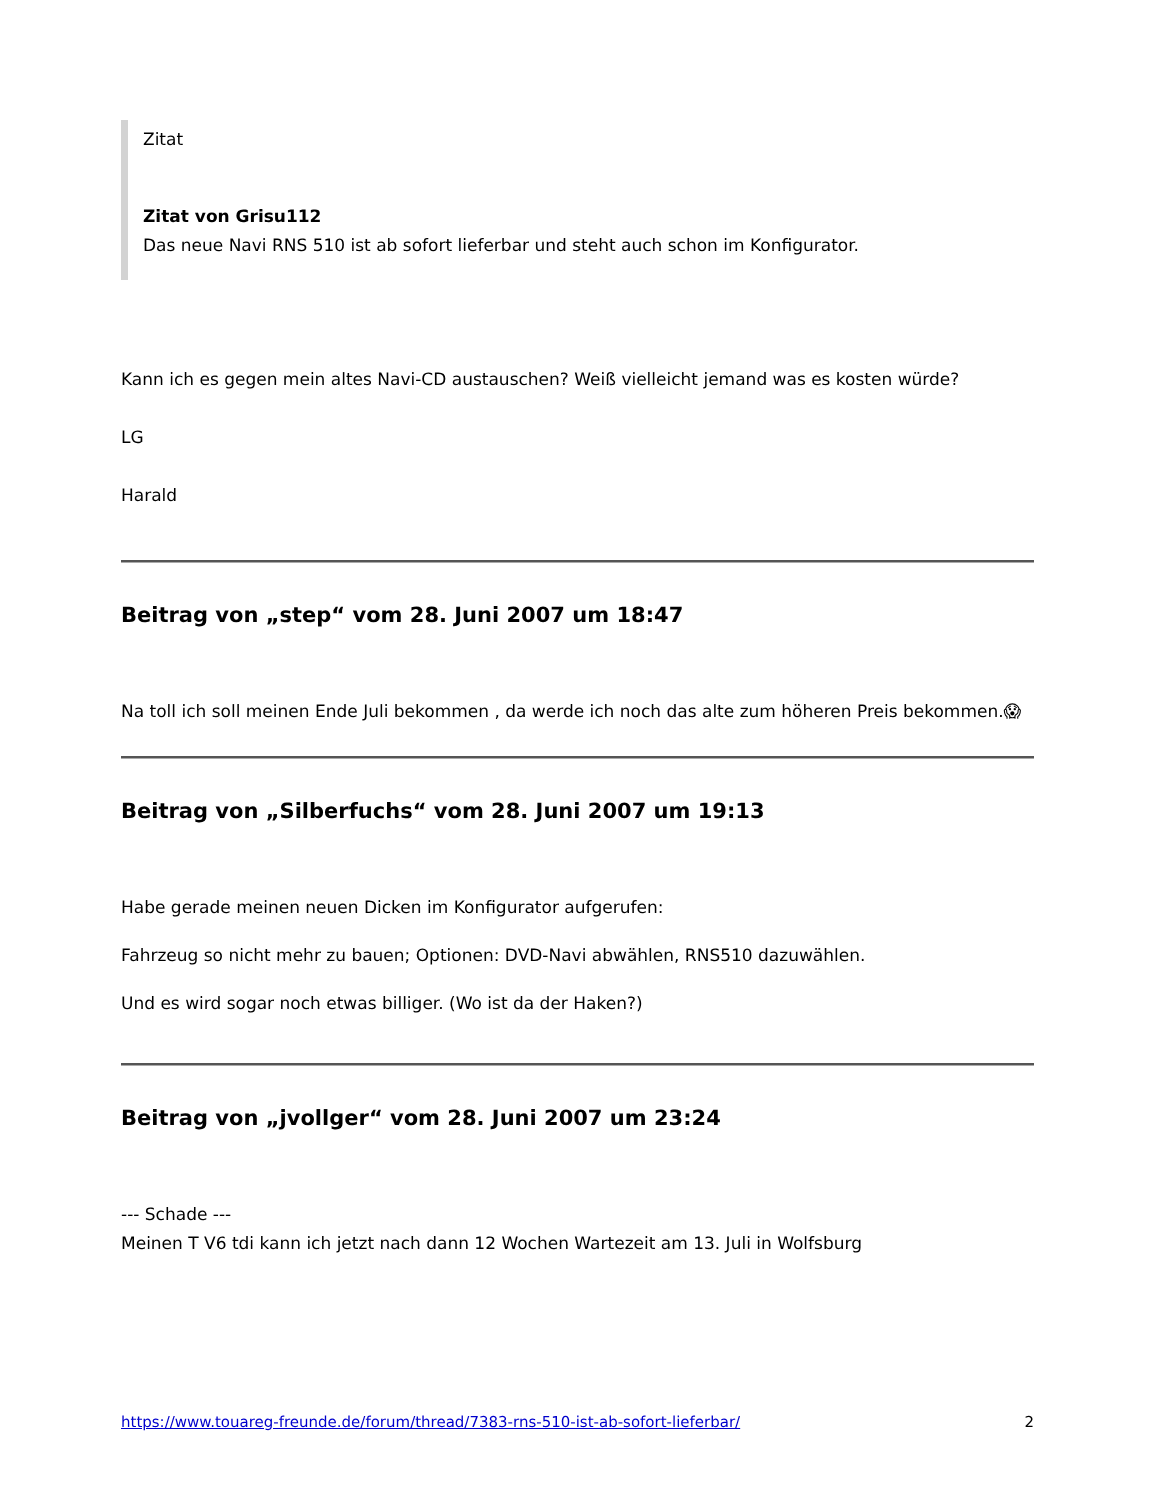Zitat
Zitat von Grisu112
Das neue Navi RNS 510 ist ab sofort lieferbar und steht auch schon im Konfigurator.
Kann ich es gegen mein altes Navi-CD austauschen? Weiß vielleicht jemand was es kosten würde?
LG
Harald
Beitrag von „step“ vom 28. Juni 2007 um 18:47
Na toll ich soll meinen Ende Juli bekommen , da werde ich noch das alte zum höheren Preis bekommen.😱
Beitrag von „Silberfuchs“ vom 28. Juni 2007 um 19:13
Habe gerade meinen neuen Dicken im Konfigurator aufgerufen:
Fahrzeug so nicht mehr zu bauen; Optionen: DVD-Navi abwählen, RNS510 dazuwählen.
Und es wird sogar noch etwas billiger. (Wo ist da der Haken?)
Beitrag von „jvollger“ vom 28. Juni 2007 um 23:24
--- Schade ---
Meinen T V6 tdi kann ich jetzt nach dann 12 Wochen Wartezeit am 13. Juli in Wolfsburg
https://www.touareg-freunde.de/forum/thread/7383-rns-510-ist-ab-sofort-lieferbar/ 2